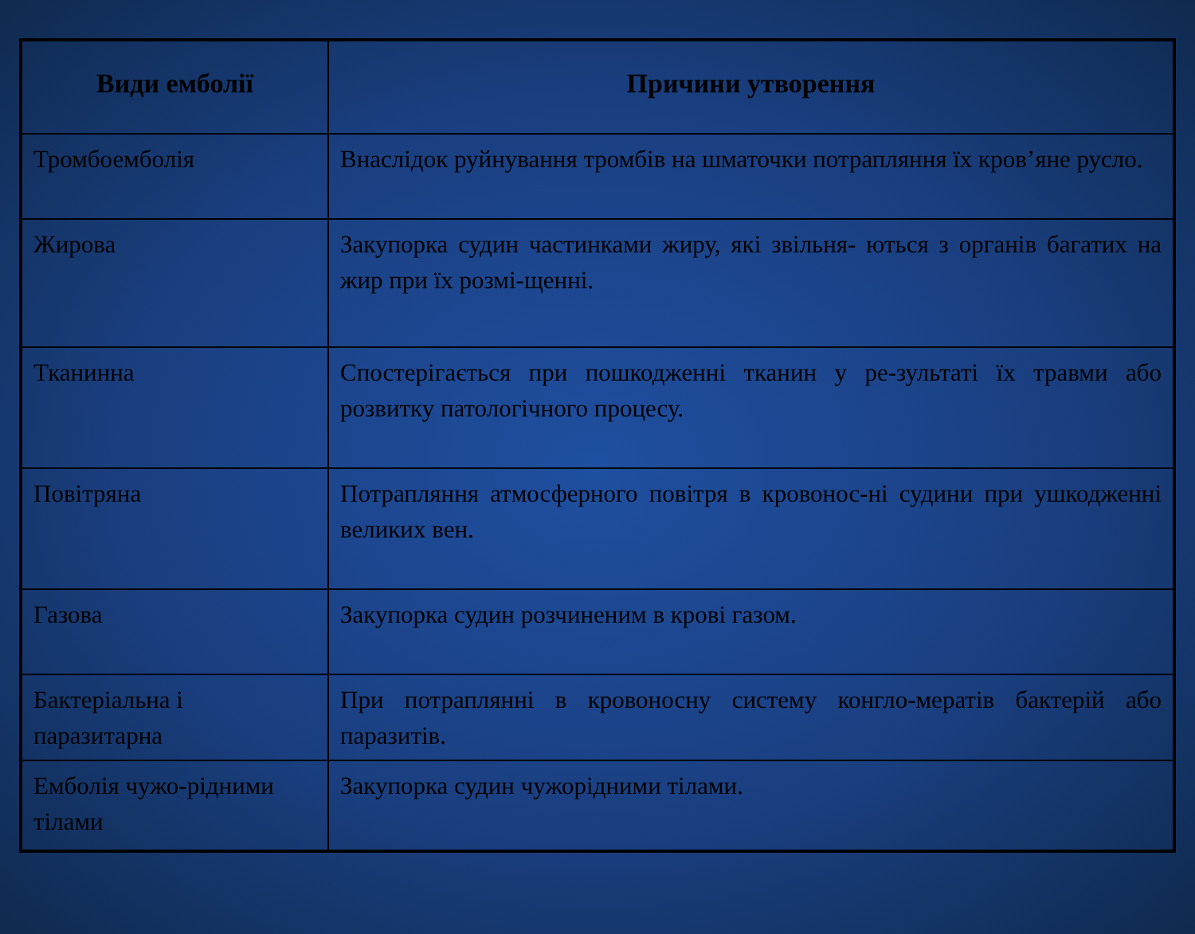| Види емболії | Причини утворення |
| --- | --- |
| Тромбоемболія | Внаслідок руйнування тромбів на шматочки потрапляння їх кров’яне русло. |
| Жирова | Закупорка судин частинками жиру, які звільня- ються з органів багатих на жир при їх розмі-щенні. |
| Тканинна | Спостерігається при пошкодженні тканин у ре-зультаті їх травми або розвитку патологічного процесу. |
| Повітряна | Потрапляння атмосферного повітря в кровонос-ні судини при ушкодженні великих вен. |
| Газова | Закупорка судин розчиненим в крові газом. |
| Бактеріальна і паразитарна | При потраплянні в кровоносну систему конгло-мератів бактерій або паразитів. |
| Емболія чужо-рідними тілами | Закупорка судин чужорідними тілами. |